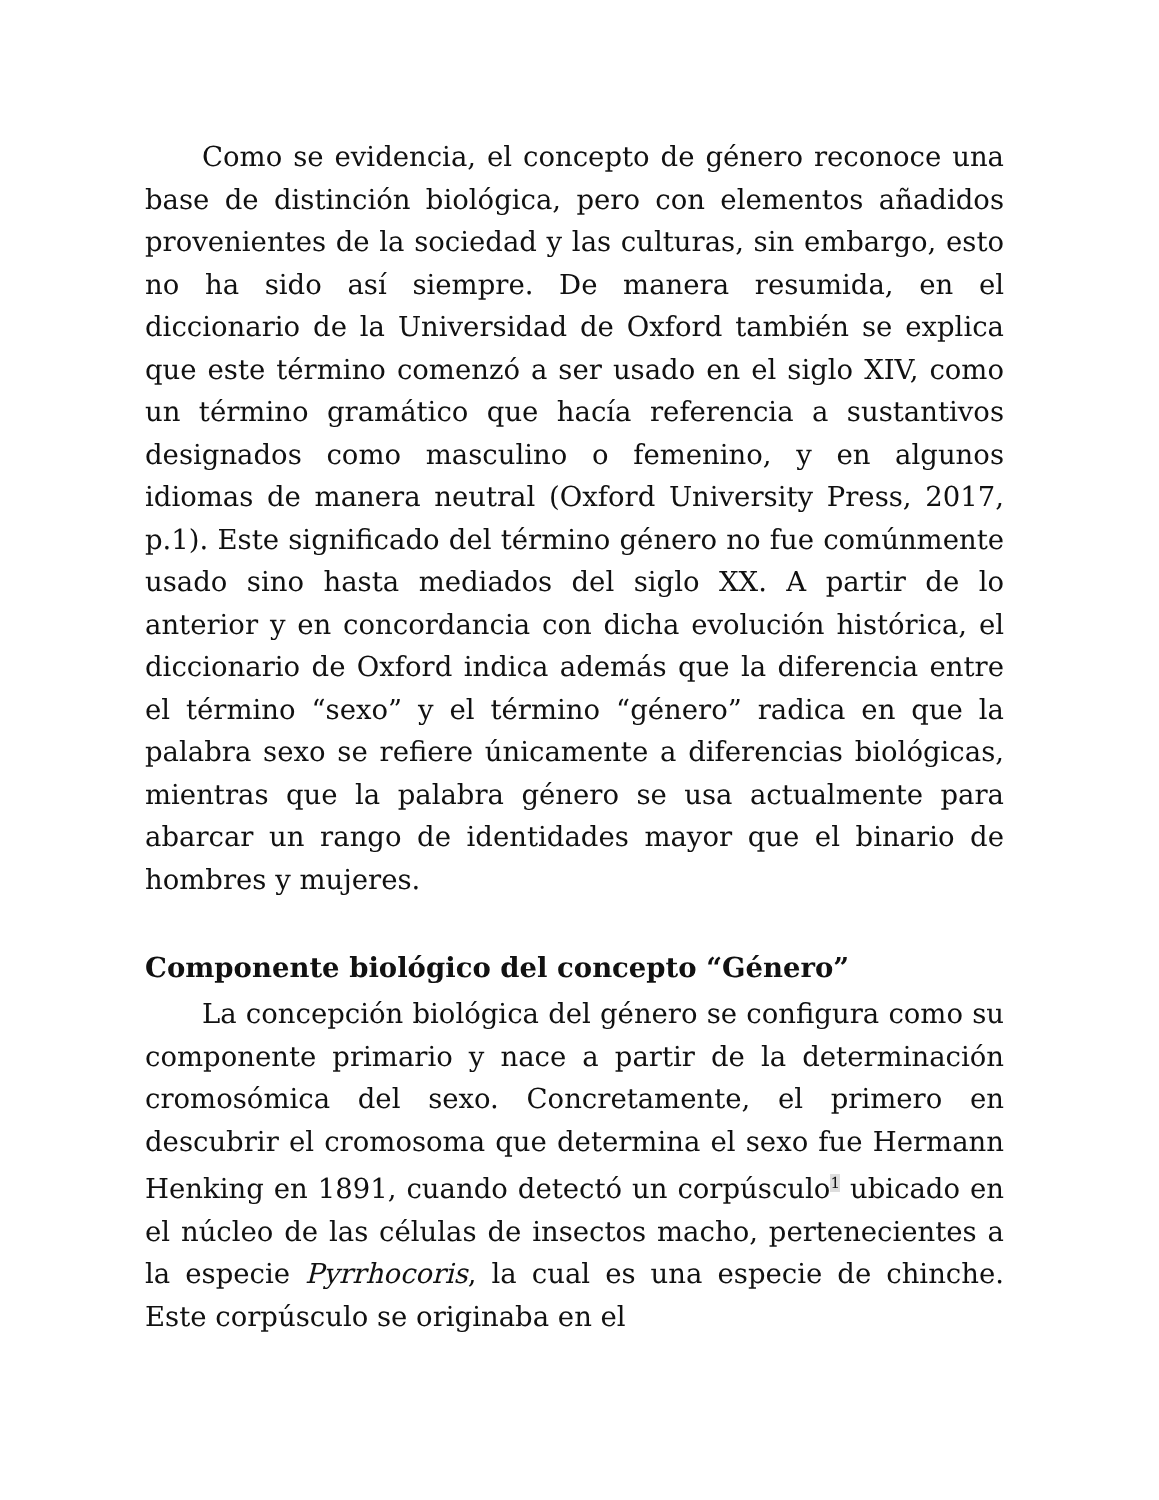Como se evidencia, el concepto de género reconoce una base de distinción biológica, pero con elementos añadidos provenientes de la sociedad y las culturas, sin embargo, esto no ha sido así siempre. De manera resumida, en el diccionario de la Universidad de Oxford también se explica que este término comenzó a ser usado en el siglo XIV, como un término gramático que hacía referencia a sustantivos designados como masculino o femenino, y en algunos idiomas de manera neutral (Oxford University Press, 2017, p.1). Este significado del término género no fue comúnmente usado sino hasta mediados del siglo XX. A partir de lo anterior y en concordancia con dicha evolución histórica, el diccionario de Oxford indica además que la diferencia entre el término “sexo” y el término “género” radica en que la palabra sexo se refiere únicamente a diferencias biológicas, mientras que la palabra género se usa actualmente para abarcar un rango de identidades mayor que el binario de hombres y mujeres.
Componente biológico del concepto “Género”
La concepción biológica del género se configura como su componente primario y nace a partir de la determinación cromosómica del sexo. Concretamente, el primero en descubrir el cromosoma que determina el sexo fue Hermann Henking en 1891, cuando detectó un corpúsculo<sup>1</sup> ubicado en el núcleo de las células de insectos macho, pertenecientes a la especie Pyrrhocoris, la cual es una especie de chinche. Este corpúsculo se originaba en el